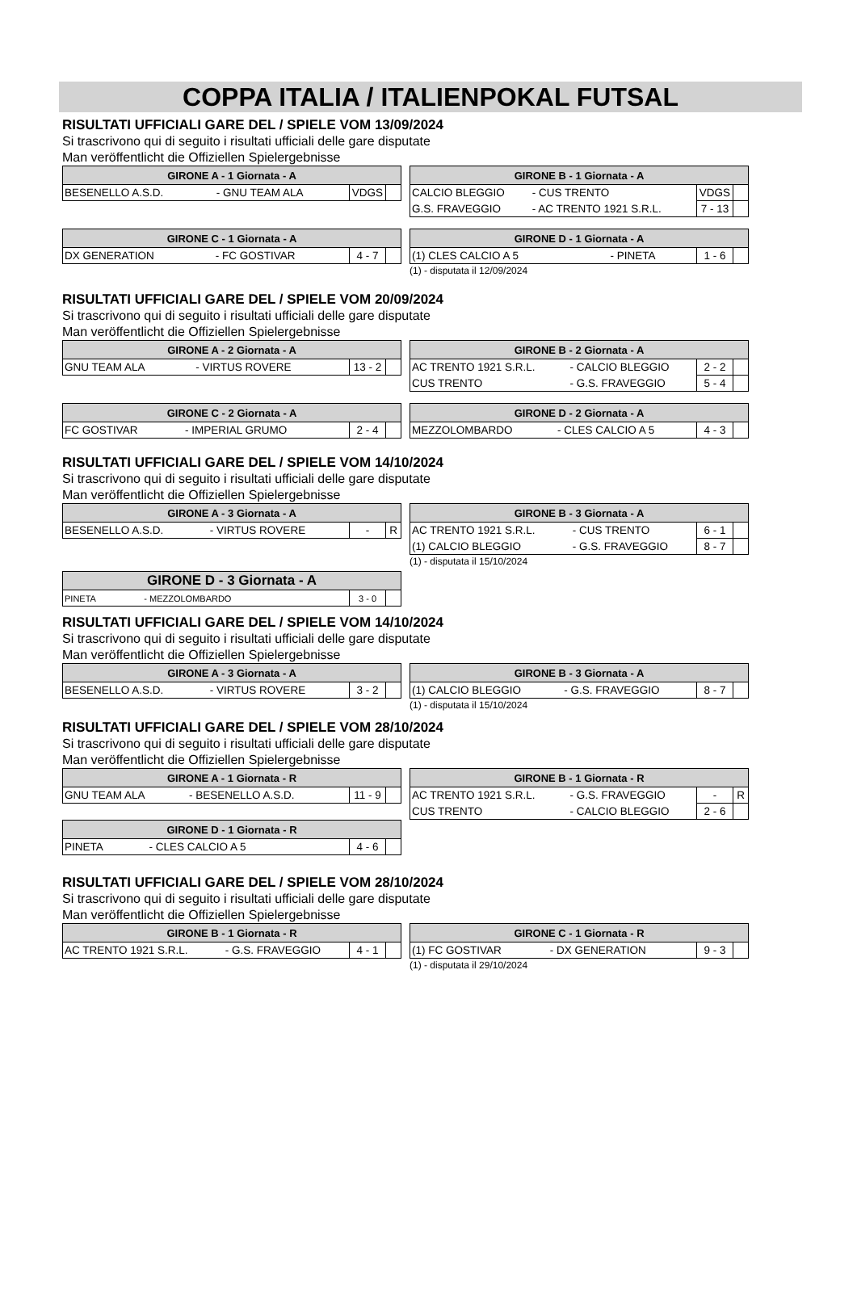COPPA ITALIA / ITALIENPOKAL FUTSAL
RISULTATI UFFICIALI GARE DEL / SPIELE VOM 13/09/2024
Si trascrivono qui di seguito i risultati ufficiali delle gare disputate
Man veröffentlicht die Offiziellen Spielergebnisse
| GIRONE A - 1 Giornata - A | | | |
| --- | --- | --- | --- |
| BESENELLO A.S.D. | - GNU TEAM ALA | VDGS | |
| GIRONE B - 1 Giornata - A | | | |
| --- | --- | --- | --- |
| CALCIO BLEGGIO | - CUS TRENTO | VDGS | |
| G.S. FRAVEGGIO | - AC TRENTO 1921 S.R.L. | 7 - 13 | |
| GIRONE C - 1 Giornata - A | | | |
| --- | --- | --- | --- |
| DX GENERATION | - FC GOSTIVAR | 4 - 7 | |
| GIRONE D - 1 Giornata - A | | | |
| --- | --- | --- | --- |
| (1) CLES CALCIO A 5 | - PINETA | 1 - 6 | |
(1) - disputata il 12/09/2024
RISULTATI UFFICIALI GARE DEL / SPIELE VOM 20/09/2024
Si trascrivono qui di seguito i risultati ufficiali delle gare disputate
Man veröffentlicht die Offiziellen Spielergebnisse
| GIRONE A - 2 Giornata - A | | | |
| --- | --- | --- | --- |
| GNU TEAM ALA | - VIRTUS ROVERE | 13 - 2 | |
| GIRONE B - 2 Giornata - A | | | |
| --- | --- | --- | --- |
| AC TRENTO 1921 S.R.L. | - CALCIO BLEGGIO | 2 - 2 | |
| CUS TRENTO | - G.S. FRAVEGGIO | 5 - 4 | |
| GIRONE C - 2 Giornata - A | | | |
| --- | --- | --- | --- |
| FC GOSTIVAR | - IMPERIAL GRUMO | 2 - 4 | |
| GIRONE D - 2 Giornata - A | | | |
| --- | --- | --- | --- |
| MEZZOLOMBARDO | - CLES CALCIO A 5 | 4 - 3 | |
RISULTATI UFFICIALI GARE DEL / SPIELE VOM 14/10/2024
Si trascrivono qui di seguito i risultati ufficiali delle gare disputate
Man veröffentlicht die Offiziellen Spielergebnisse
| GIRONE A - 3 Giornata - A | | | |
| --- | --- | --- | --- |
| BESENELLO A.S.D. | - VIRTUS ROVERE | - | R |
| GIRONE B - 3 Giornata - A | | | |
| --- | --- | --- | --- |
| AC TRENTO 1921 S.R.L. | - CUS TRENTO | 6 - 1 | |
| (1) CALCIO BLEGGIO | - G.S. FRAVEGGIO | 8 - 7 | |
(1) - disputata il 15/10/2024
| GIRONE D - 3 Giornata - A | | | |
| --- | --- | --- | --- |
| PINETA | - MEZZOLOMBARDO | 3 - 0 | |
RISULTATI UFFICIALI GARE DEL / SPIELE VOM 14/10/2024
Si trascrivono qui di seguito i risultati ufficiali delle gare disputate
Man veröffentlicht die Offiziellen Spielergebnisse
| GIRONE A - 3 Giornata - A | | | |
| --- | --- | --- | --- |
| BESENELLO A.S.D. | - VIRTUS ROVERE | 3 - 2 | |
| GIRONE B - 3 Giornata - A | | | |
| --- | --- | --- | --- |
| (1) CALCIO BLEGGIO | - G.S. FRAVEGGIO | 8 - 7 | |
(1) - disputata il 15/10/2024
RISULTATI UFFICIALI GARE DEL / SPIELE VOM 28/10/2024
Si trascrivono qui di seguito i risultati ufficiali delle gare disputate
Man veröffentlicht die Offiziellen Spielergebnisse
| GIRONE A - 1 Giornata - R | | | |
| --- | --- | --- | --- |
| GNU TEAM ALA | - BESENELLO A.S.D. | 11 - 9 | |
| GIRONE D - 1 Giornata - R | | | |
| --- | --- | --- | --- |
| PINETA | - CLES CALCIO A 5 | 4 - 6 | |
| GIRONE B - 1 Giornata - R | | | |
| --- | --- | --- | --- |
| AC TRENTO 1921 S.R.L. | - G.S. FRAVEGGIO | - | R |
| CUS TRENTO | - CALCIO BLEGGIO | 2 - 6 | |
RISULTATI UFFICIALI GARE DEL / SPIELE VOM 28/10/2024
Si trascrivono qui di seguito i risultati ufficiali delle gare disputate
Man veröffentlicht die Offiziellen Spielergebnisse
| GIRONE B - 1 Giornata - R | | | |
| --- | --- | --- | --- |
| AC TRENTO 1921 S.R.L. | - G.S. FRAVEGGIO | 4 - 1 | |
| GIRONE C - 1 Giornata - R | | | |
| --- | --- | --- | --- |
| (1) FC GOSTIVAR | - DX GENERATION | 9 - 3 | |
(1) - disputata il 29/10/2024